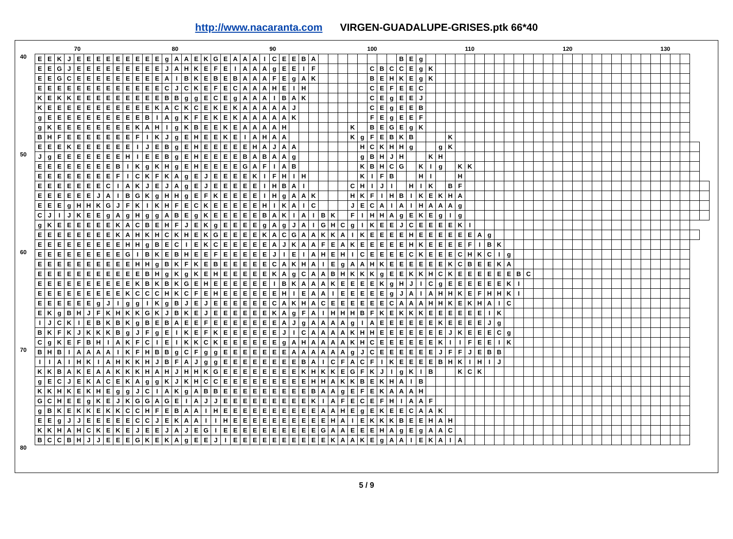http://www.nacaranta.com VIRGEN-GUADALUPE-GRISES.ptk 66*40
| | | | | | 70 | | | | | | | | | | 80 | | | | | | | | | | 90 | | | | | | | | | | 100 | | | | | | | | | | 110 | | | | | | | | | | 120 | | | | | | | | | | 130 | | | | |
| 40 | E | E | K | J | E | E | E | E | E | E | E | E | E | g | A | A | E | K | G | E | A | A | A | I | C | E | E | B | A | | | | | | | | | B | E | g | | | | | | | | | | | | | | | | | | | | | | | | | | | | | |
| | E | E | G | J | E | E | E | E | E | E | E | E | E | J | A | H | K | E | F | E | I | A | A | A | g | E | E | I | F | | | | | | C | B | C | C | E | g | K | | | | | | | | | | | | | | | | | | | | | | | | | | | | |
| | E | E | G | C | E | E | E | E | E | E | E | E | E | A | I | B | K | E | B | E | B | A | A | A | F | E | g | A | K | | | | | | B | E | H | K | E | g | K | | | | | | | | | | | | | | | | | | | | | | | | | | | | |
| | E | E | E | E | E | E | E | E | E | E | E | E | E | C | J | C | K | E | F | E | C | A | A | A | H | E | I | H | | | | | | | C | E | F | E | E | C | | | | | | | | | | | | | | | | | | | | | | | | | | | | | |
| | K | E | K | K | E | E | E | E | E | E | E | E | E | B | B | g | g | E | C | E | g | A | A | A | I | B | A | K | | | | | | | C | E | g | E | E | J | | | | | | | | | | | | | | | | | | | | | | | | | | | | | |
| | K | E | E | E | E | E | E | E | E | E | E | E | K | A | C | K | C | E | K | E | K | A | A | A | A | A | J | | | | | | | | C | E | g | E | E | B | | | | | | | | | | | | | | | | | | | | | | | | | | | | | |
| | g | E | E | E | E | E | E | E | E | E | E | B | I | A | g | K | F | E | K | E | K | A | A | A | A | A | K | | | | | | | | F | E | g | E | E | F | | | | | | | | | | | | | | | | | | | | | | | | | | | | | |
| | g | K | E | E | E | E | E | E | E | E | K | A | H | I | g | K | B | E | E | K | E | A | A | A | A | H | | | | | | | K | | B | E | G | E | g | K | | | | | | | | | | | | | | | | | | | | | | | | | | | | | |
| | B | H | F | E | E | E | E | E | E | E | F | I | K | J | g | E | H | E | E | K | E | I | A | H | A | A | | | | | | | K | g | F | E | B | K | B | | | | K | | | | | | | | | | | | | | | | | | | | | | | | | | |
| | E | E | E | K | E | E | E | E | E | E | I | J | E | B | g | E | H | E | E | E | E | E | H | A | J | A | A | | | | | | | H | C | K | H | H | g | | | g | K | | | | | | | | | | | | | | | | | | | | | | | | | | |
| 50 | J | g | E | E | E | E | E | E | E | H | I | E | E | B | g | E | H | E | E | E | E | B | A | B | A | A | g | | | | | | | g | B | H | J | H | | | K | H | | | | | | | | | | | | | | | | | | | | | | | | | | | |
| | E | E | E | E | E | E | E | E | B | I | K | g | K | H | g | E | H | E | E | E | E | G | A | F | I | A | B | | | | | | | K | B | H | C | G | | K | I | g | | K | K | | | | | | | | | | | | | | | | | | | | | | | | |
| | E | E | E | E | E | E | E | E | F | I | C | K | F | K | A | g | E | J | E | E | E | E | K | I | F | H | I | H | | | | | | K | I | F | B | | | H | I | | | H | | | | | | | | | | | | | | | | | | | | | | | | | |
| | E | E | E | E | E | E | E | C | I | A | K | J | E | J | A | g | E | J | E | E | E | E | E | I | H | B | A | I | | | | | C | H | I | J | I | | H | I | K | | B | F | | | | | | | | | | | | | | | | | | | | | | | | | |
| | E | E | E | E | E | E | J | A | I | B | G | K | g | H | H | g | E | F | K | E | E | E | E | I | H | g | A | A | K | | | | H | K | F | I | H | B | I | K | E | K | H | A | | | | | | | | | | | | | | | | | | | | | | | | | |
| | E | E | E | g | H | H | K | G | J | F | K | I | K | H | F | E | C | K | E | E | E | E | E | H | I | K | A | I | C | | | | J | E | C | A | I | A | I | H | A | A | A | g | | | | | | | | | | | | | | | | | | | | | | | | | |
| | C | J | I | J | K | E | E | g | A | g | H | g | g | A | B | E | g | K | E | E | E | E | E | B | A | K | I | A | I | B | K | | F | I | H | H | A | g | E | K | E | g | I | g | | | | | | | | | | | | | | | | | | | | | | | | | |
| | g | K | E | E | E | E | E | E | K | A | C | B | E | H | F | J | E | K | g | E | E | E | E | g | A | g | J | A | I | G | H | C | g | I | K | E | E | J | C | E | E | E | E | K | I | | | | | | | | | | | | | | | | | | | | | | | | |
| | E | E | E | E | E | E | E | E | K | A | H | K | H | C | K | H | E | K | G | E | E | E | E | K | A | C | G | A | A | K | K | A | I | K | E | E | E | E | H | E | E | E | E | E | E | A | g | | | | | | | | | | | | | | | | | | | | | | |
| | E | E | E | E | E | E | E | E | E | H | H | g | B | E | C | I | E | K | C | E | E | E | E | E | A | J | K | A | A | F | E | A | K | E | E | E | E | E | H | K | E | E | E | E | F | I | B | K | | | | | | | | | | | | | | | | | | | | | |
| 60 | E | E | E | E | E | E | E | E | E | G | I | B | K | E | B | H | E | E | F | E | E | E | E | E | J | I | E | I | A | H | E | H | I | C | E | E | E | E | C | K | E | E | E | C | H | K | C | I | g | | | | | | | | | | | | | | | | | | | | |
| | E | E | E | E | E | E | E | E | E | E | H | H | g | B | K | F | K | E | B | E | E | E | E | E | C | A | K | H | A | I | E | g | A | A | H | K | E | E | E | E | E | E | K | C | B | E | E | K | A | | | | | | | | | | | | | | | | | | | | |
| | E | E | E | E | E | E | E | E | E | E | E | B | H | g | K | g | K | E | H | E | E | E | E | E | K | A | g | C | A | A | B | H | K | K | K | g | E | E | K | K | H | C | K | E | E | E | E | E | E | B | C | | | | | | | | | | | | | | | | | | |
| | E | E | E | E | E | E | E | E | E | E | K | B | K | B | K | G | E | H | E | E | E | E | E | E | I | B | K | A | A | A | K | E | E | E | E | K | g | H | J | I | C | g | E | E | E | E | E | E | K | I | | | | | | | | | | | | | | | | | | | |
| | E | E | E | E | E | E | E | E | E | K | C | C | C | H | K | C | F | E | H | E | E | E | E | E | E | H | I | E | A | A | I | E | E | E | E | E | g | J | A | I | A | H | H | K | E | F | H | H | K | I | | | | | | | | | | | | | | | | | | | |
| | E | E | E | E | E | E | g | J | I | g | g | I | K | g | B | J | E | J | E | E | E | E | E | E | C | A | K | H | A | C | E | E | E | E | E | E | C | A | A | A | H | H | K | E | K | H | A | I | C | | | | | | | | | | | | | | | | | | | | |
| | E | K | g | B | H | J | F | K | H | K | K | G | K | J | B | K | E | J | E | E | E | E | E | E | K | A | g | F | A | I | H | H | H | B | F | K | E | K | K | K | E | E | E | E | E | E | I | K | | | | | | | | | | | | | | | | | | | | | |
| | I | J | C | K | I | E | B | K | B | K | g | B | E | B | A | E | E | F | E | E | E | E | E | E | E | A | J | g | A | A | A | A | g | I | A | E | E | E | E | E | E | K | E | E | E | E | J | g | | | | | | | | | | | | | | | | | | | | | |
| | B | K | F | K | J | K | K | K | B | g | J | F | g | E | I | K | E | F | K | E | E | E | E | E | E | J | I | C | A | A | A | A | K | H | H | E | E | E | E | E | E | E | J | K | E | E | E | C | g | | | | | | | | | | | | | | | | | | | | |
| | C | g | K | E | F | B | H | I | A | K | F | C | I | E | I | K | K | C | K | E | E | E | E | E | E | g | A | H | A | A | A | A | K | H | C | E | E | E | E | E | E | K | I | I | F | E | E | I | K | | | | | | | | | | | | | | | | | | | | |
| 70 | B | H | B | I | A | A | A | A | I | K | F | H | B | B | g | C | F | g | g | E | E | E | E | E | E | E | A | A | A | A | A | A | g | J | C | E | E | E | E | E | E | J | F | F | J | E | B | B | | | | | | | | | | | | | | | | | | | | | |
| | I | I | A | I | H | K | I | A | H | K | K | H | J | B | F | A | J | g | g | E | E | E | E | E | E | E | E | B | A | I | C | F | A | C | F | I | K | E | E | E | E | B | H | K | I | H | I | J | | | | | | | | | | | | | | | | | | | | | |
| | K | K | B | A | K | E | A | A | K | K | K | H | A | H | J | H | H | K | G | E | E | E | E | E | E | E | E | K | H | K | K | E | G | F | K | J | I | g | K | I | B | | | K | C | K | | | | | | | | | | | | | | | | | | | | | | | |
| | g | E | C | J | E | K | A | C | E | K | A | g | g | K | J | K | H | C | C | E | E | E | E | E | E | E | E | E | H | H | A | K | K | B | E | K | H | A | I | B | | | | | | | | | | | | | | | | | | | | | | | | | | | | | |
| | K | K | H | K | E | K | H | E | g | g | J | C | I | A | K | g | A | B | B | E | E | E | E | E | E | E | E | E | B | A | A | g | E | F | E | K | A | A | A | H | | | | | | | | | | | | | | | | | | | | | | | | | | | | | |
| | G | C | H | E | E | g | K | E | J | K | G | G | A | G | E | I | A | J | J | E | E | E | E | E | E | E | E | E | K | I | A | F | E | C | E | F | H | I | A | A | F | | | | | | | | | | | | | | | | | | | | | | | | | | | | |
| | g | B | K | E | K | K | E | K | K | C | C | H | F | E | B | A | A | I | H | E | E | E | E | E | E | E | E | E | E | A | A | H | E | g | E | K | E | E | C | A | A | K | | | | | | | | | | | | | | | | | | | | | | | | | | | |
| | E | E | g | J | J | E | E | E | E | E | C | C | J | E | K | A | A | I | I | H | E | E | E | E | E | E | E | E | E | E | H | A | I | E | K | K | K | B | E | E | H | A | H | | | | | | | | | | | | | | | | | | | | | | | | | | |
| | K | K | H | A | H | C | K | E | K | E | J | E | E | J | A | J | E | G | I | E | E | E | E | E | E | E | E | E | E | G | A | A | E | E | E | H | A | g | E | g | A | A | C | | | | | | | | | | | | | | | | | | | | | | | | | | |
| | B | C | C | B | H | J | J | E | E | E | G | K | E | K | A | g | E | E | J | I | E | E | E | E | E | E | E | E | E | E | K | A | A | K | E | g | A | A | I | E | K | A | I | A | | | | | | | | | | | | | | | | | | | | | | | | | |
| 80 | | | | | | | | | | | | | | | | | | | | | | | | | | | | | | | | | | | | | | | | | | | | | | | | | | | | | | | | | | | | | | | | | | | | | |
5 / 9